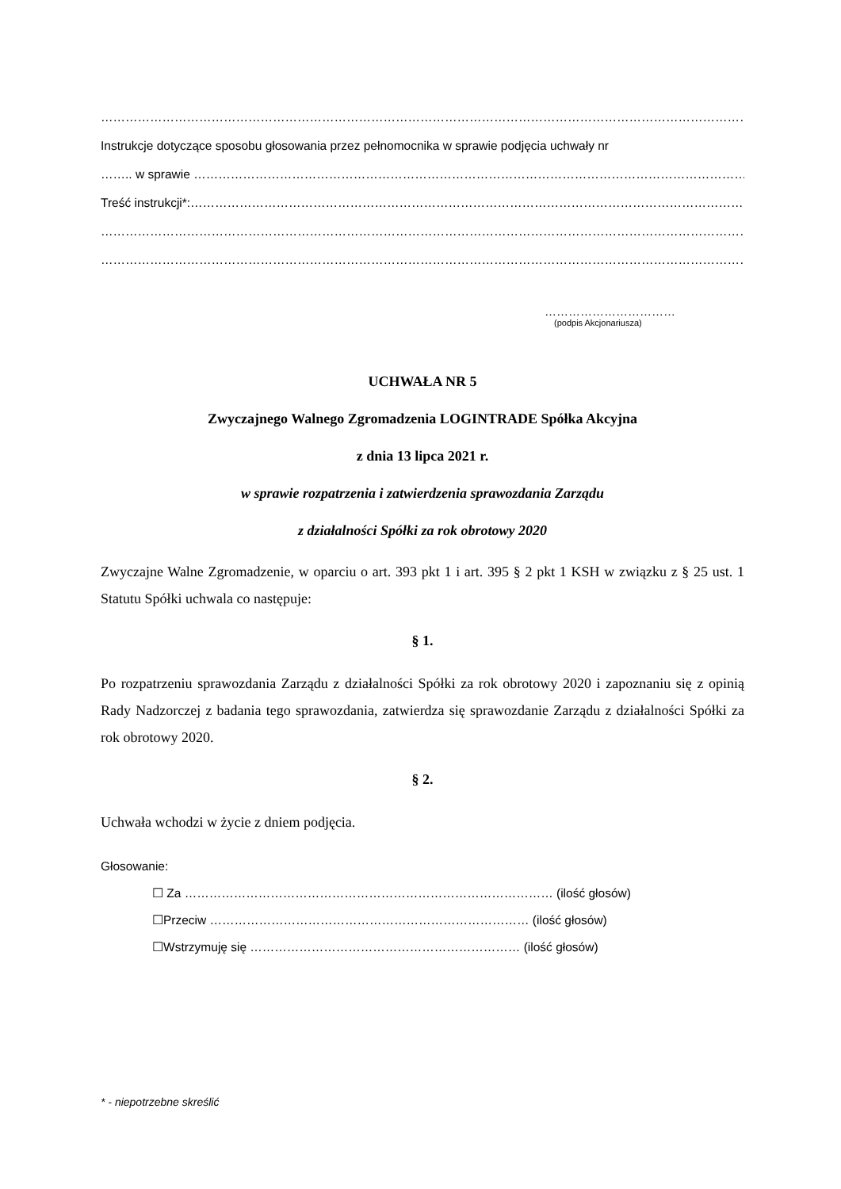………………………………………………………………………………………………………………………………………………………
Instrukcje dotyczące sposobu głosowania przez pełnomocnika w sprawie podjęcia uchwały nr
…….. w sprawie ……………………………………………………………………………………………………………………….
Treść instrukcji*:………………………………………………………………………………………………………………………
………………………………………………………………………………………………………………………………………………………
………………………………………………………………………………………………………………………………………………………
……………………………
(podpis Akcjonariusza)
UCHWAŁA NR 5
Zwyczajnego Walnego Zgromadzenia LOGINTRADE Spółka Akcyjna
z dnia 13 lipca 2021 r.
w sprawie rozpatrzenia i zatwierdzenia sprawozdania Zarządu
z działalności Spółki za rok obrotowy 2020
Zwyczajne Walne Zgromadzenie, w oparciu o art. 393 pkt 1 i art. 395 § 2 pkt 1 KSH w związku z § 25 ust. 1 Statutu Spółki uchwala co następuje:
§ 1.
Po rozpatrzeniu sprawozdania Zarządu z działalności Spółki za rok obrotowy 2020 i zapoznaniu się z opinią Rady Nadzorczej z badania tego sprawozdania, zatwierdza się sprawozdanie Zarządu z działalności Spółki za rok obrotowy 2020.
§ 2.
Uchwała wchodzi w życie z dniem podjęcia.
Głosowanie:
☐ Za ……………………………………………………………………………… (ilość głosów)
☐Przeciw …………………………………………………………………… (ilość głosów)
☐Wstrzymuję się ………………………………………………………… (ilość głosów)
* - niepotrzebne skreślić